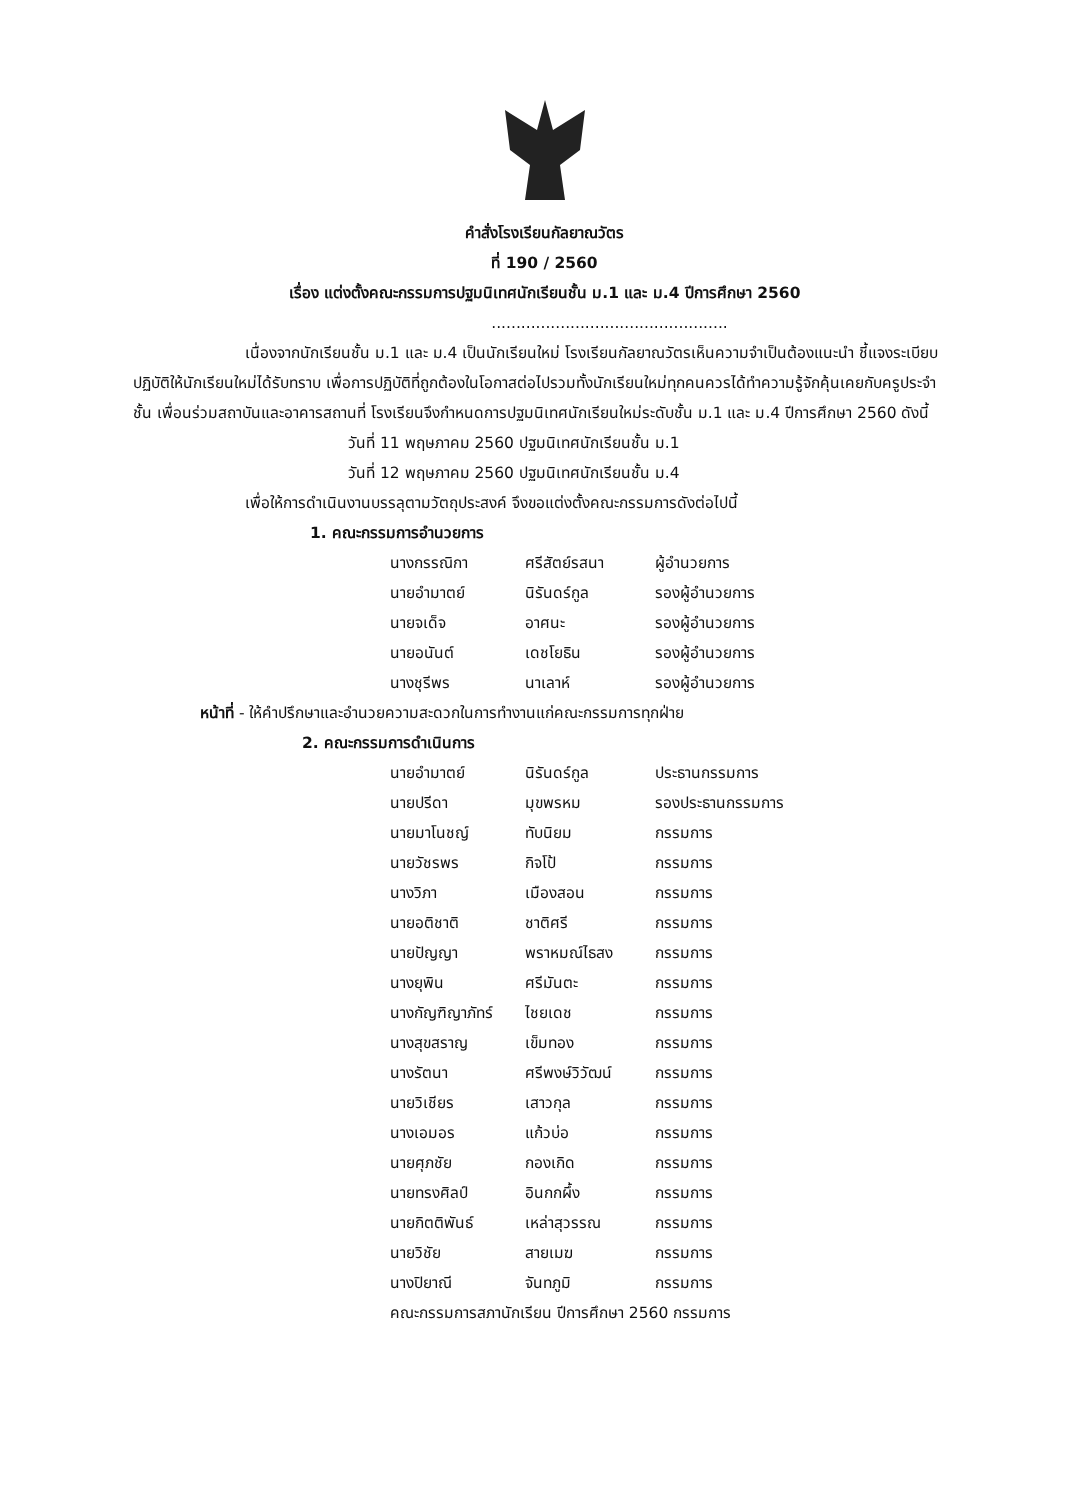คำสั่งโรงเรียนกัลยาณวัตร
ที่ 190 / 2560
เรื่อง แต่งตั้งคณะกรรมการปฐมนิเทศนักเรียนชั้น ม.1 และ ม.4 ปีการศึกษา 2560
................................................
เนื่องจากนักเรียนชั้น ม.1 และ ม.4 เป็นนักเรียนใหม่ โรงเรียนกัลยาณวัตรเห็นความจำเป็นต้องแนะนำ ชี้แจงระเบียบปฏิบัติให้นักเรียนใหม่ได้รับทราบ เพื่อการปฏิบัติที่ถูกต้องในโอกาสต่อไปรวมทั้งนักเรียนใหม่ทุกคนควรได้ทำความรู้จักคุ้นเคยกับครูประจำชั้น เพื่อนร่วมสถาบันและอาคารสถานที่ โรงเรียนจึงกำหนดการปฐมนิเทศนักเรียนใหม่ระดับชั้น ม.1 และ ม.4 ปีการศึกษา 2560 ดังนี้
วันที่ 11 พฤษภาคม 2560 ปฐมนิเทศนักเรียนชั้น ม.1
วันที่ 12 พฤษภาคม 2560 ปฐมนิเทศนักเรียนชั้น ม.4
เพื่อให้การดำเนินงานบรรลุตามวัตถุประสงค์ จึงขอแต่งตั้งคณะกรรมการดังต่อไปนี้
1. คณะกรรมการอำนวยการ
| นางกรรณิกา | ศรีสัตย์รสนา | ผู้อำนวยการ |
| นายอำมาตย์ | นิรันดร์กูล | รองผู้อำนวยการ |
| นายจเด็จ | อาศนะ | รองผู้อำนวยการ |
| นายอนันต์ | เดชโยธิน | รองผู้อำนวยการ |
| นางชุรีพร | นาเลาห์ | รองผู้อำนวยการ |
หน้าที่ - ให้คำปรึกษาและอำนวยความสะดวกในการทำงานแก่คณะกรรมการทุกฝ่าย
2. คณะกรรมการดำเนินการ
| นายอำมาตย์ | นิรันดร์กูล | ประธานกรรมการ |
| นายปรีดา | มุขพรหม | รองประธานกรรมการ |
| นายมาโนชญ์ | ทับนิยม | กรรมการ |
| นายวัชรพร | กิจโป้ | กรรมการ |
| นางวิภา | เมืองสอน | กรรมการ |
| นายอติชาติ | ชาติศรี | กรรมการ |
| นายปัญญา | พราหมณ์ไธสง | กรรมการ |
| นางยุพิน | ศรีมันตะ | กรรมการ |
| นางกัญฑิญาภัทร์ | ไชยเดช | กรรมการ |
| นางสุขสราญ | เข็มทอง | กรรมการ |
| นางรัตนา | ศรีพงษ์วิวัฒน์ | กรรมการ |
| นายวิเชียร | เสาวกุล | กรรมการ |
| นางเอมอร | แก้วบ่อ | กรรมการ |
| นายศุภชัย | กองเกิด | กรรมการ |
| นายทรงศิลป์ | อินกกผึ้ง | กรรมการ |
| นายกิตติพันธ์ | เหล่าสุวรรณ | กรรมการ |
| นายวิชัย | สายเมฆ | กรรมการ |
| นางปิยาณี | จันทภูมิ | กรรมการ |
คณะกรรมการสภานักเรียน ปีการศึกษา 2560 กรรมการ